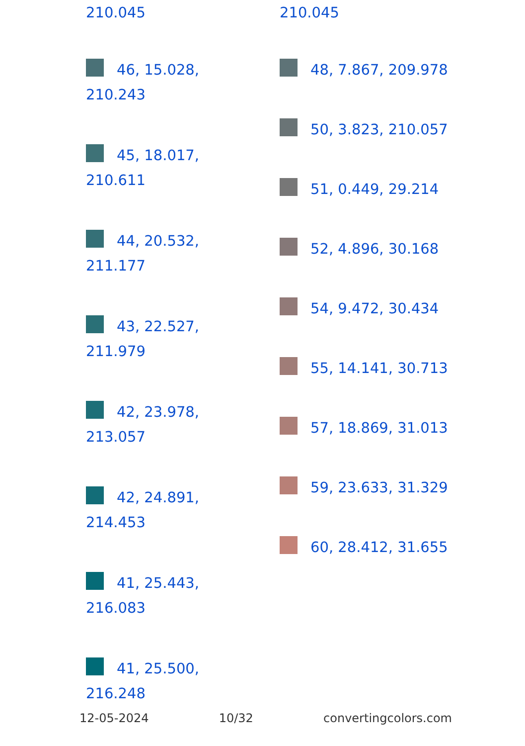210.045
46, 15.028, 210.243
45, 18.017, 210.611
44, 20.532, 211.177
43, 22.527, 211.979
42, 23.978, 213.057
42, 24.891, 214.453
41, 25.443, 216.083
41, 25.500, 216.248
210.045
48, 7.867, 209.978
50, 3.823, 210.057
51, 0.449, 29.214
52, 4.896, 30.168
54, 9.472, 30.434
55, 14.141, 30.713
57, 18.869, 31.013
59, 23.633, 31.329
60, 28.412, 31.655
12-05-2024 10/32 convertingcolors.com